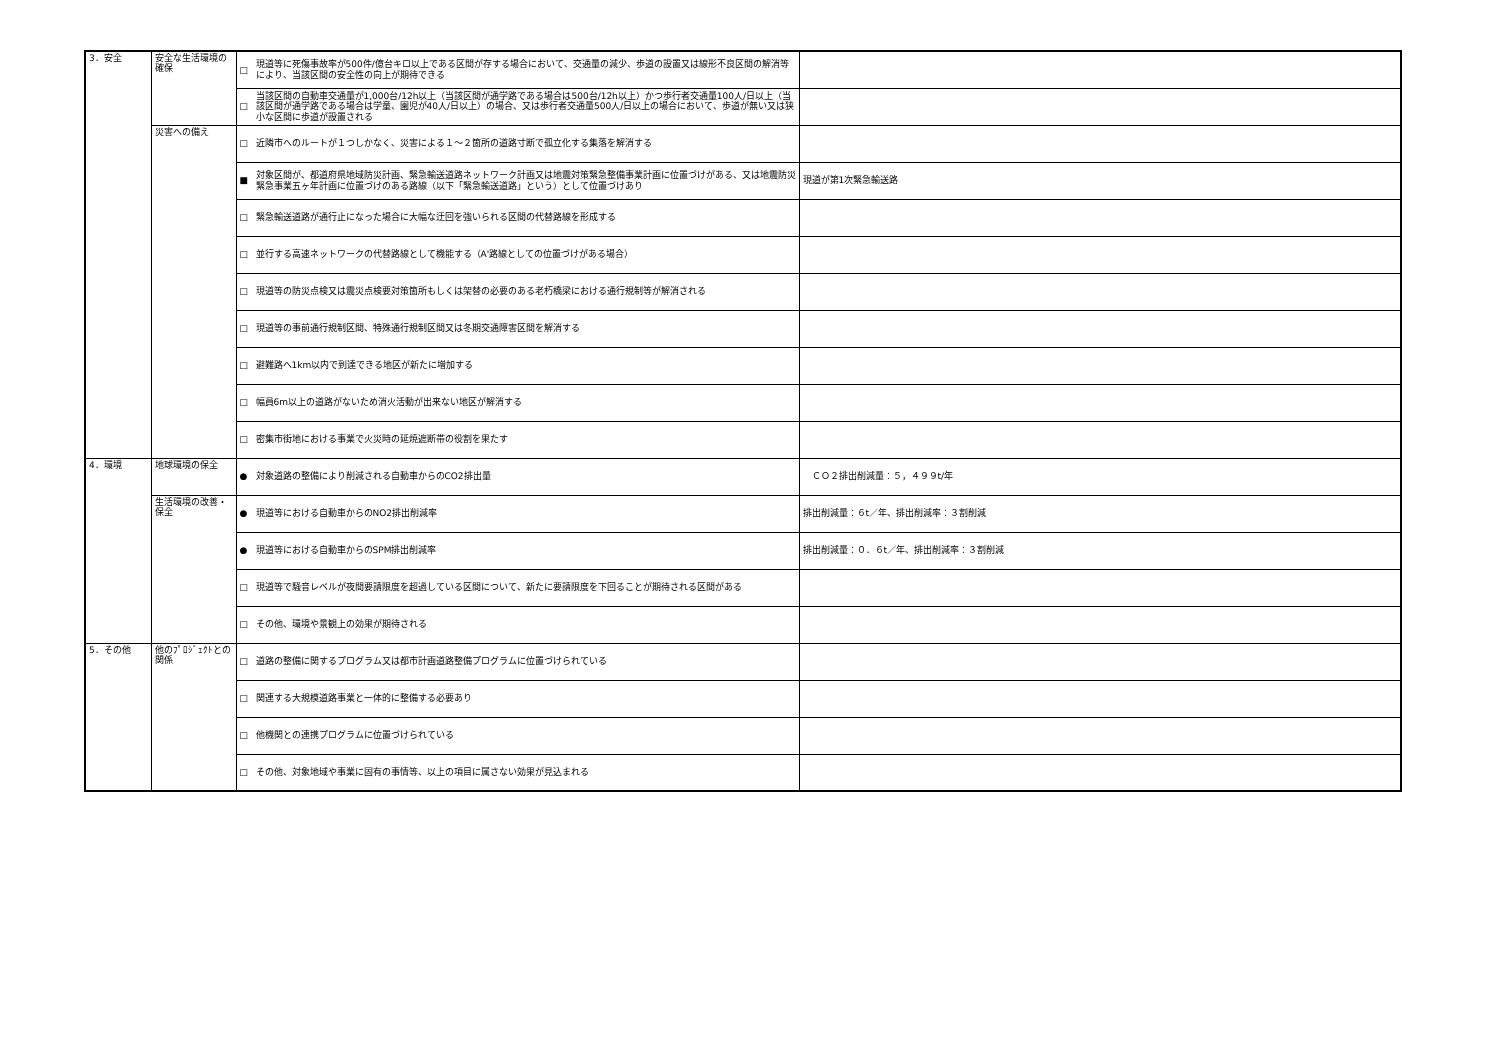| 3．安全 | 安全な生活環境の確保 | □ 現道等に死傷事故率が500件/億台キロ以上である区間が存する場合において、交通量の減少、歩道の設置又は線形不良区間の解消等により、当該区間の安全性の向上が期待できる | |
| | | □ 当該区間の自動車交通量が1,000台/12h以上（当該区間が通学路である場合は500台/12h以上）かつ歩行者交通量100人/日以上（当該区間が通学路である場合は学童、園児が40人/日以上）の場合、又は歩行者交通量500人/日以上の場合において、歩道が無い又は狭小な区間に歩道が設置される | |
| | 災害への備え | □ 近隣市へのルートが１つしかなく、災害による１～２箇所の道路寸断で孤立化する集落を解消する | |
| | | ■ 対象区間が、都道府県地域防災計画、緊急輸送道路ネットワーク計画又は地震対策緊急整備事業計画に位置づけがある、又は地震防災緊急事業五ヶ年計画に位置づけのある路線（以下「緊急輸送道路」という）として位置づけあり | 現道が第1次緊急輸送路 |
| | | □ 緊急輸送道路が通行止になった場合に大幅な迂回を強いられる区間の代替路線を形成する | |
| | | □ 並行する高速ネットワークの代替路線として機能する（A'路線としての位置づけがある場合） | |
| | | □ 現道等の防災点検又は震災点検要対策箇所もしくは架替の必要のある老朽橋梁における通行規制等が解消される | |
| | | □ 現道等の事前通行規制区間、特殊通行規制区間又は冬期交通障害区間を解消する | |
| | | □ 避難路へ1km以内で到達できる地区が新たに増加する | |
| | | □ 幅員6m以上の道路がないため消火活動が出来ない地区が解消する | |
| | | □ 密集市街地における事業で火災時の延焼遮断帯の役割を果たす | |
| 4．環境 | 地球環境の保全 | ● 対象道路の整備により削減される自動車からのCO2排出量 | ＣＯ２排出削減量：５，４９９t/年 |
| | 生活環境の改善・保全 | ● 現道等における自動車からのNO2排出削減率 | 排出削減量：６t／年、排出削減率：３割削減 |
| | | ● 現道等における自動車からのSPM排出削減率 | 排出削減量：０．６t／年、排出削減率：３割削減 |
| | | □ 現道等で騒音レベルが夜間要請限度を超過している区間について、新たに要請限度を下回ることが期待される区間がある | |
| | | □ その他、環境や景観上の効果が期待される | |
| 5．その他 | 他のﾌﾟﾛｼﾞｪｸﾄとの関係 | □ 道路の整備に関するプログラム又は都市計画道路整備プログラムに位置づけられている | |
| | | □ 関連する大規模道路事業と一体的に整備する必要あり | |
| | | □ 他機関との連携プログラムに位置づけられている | |
| | | □ その他、対象地域や事業に固有の事情等、以上の項目に属さない効果が見込まれる | |